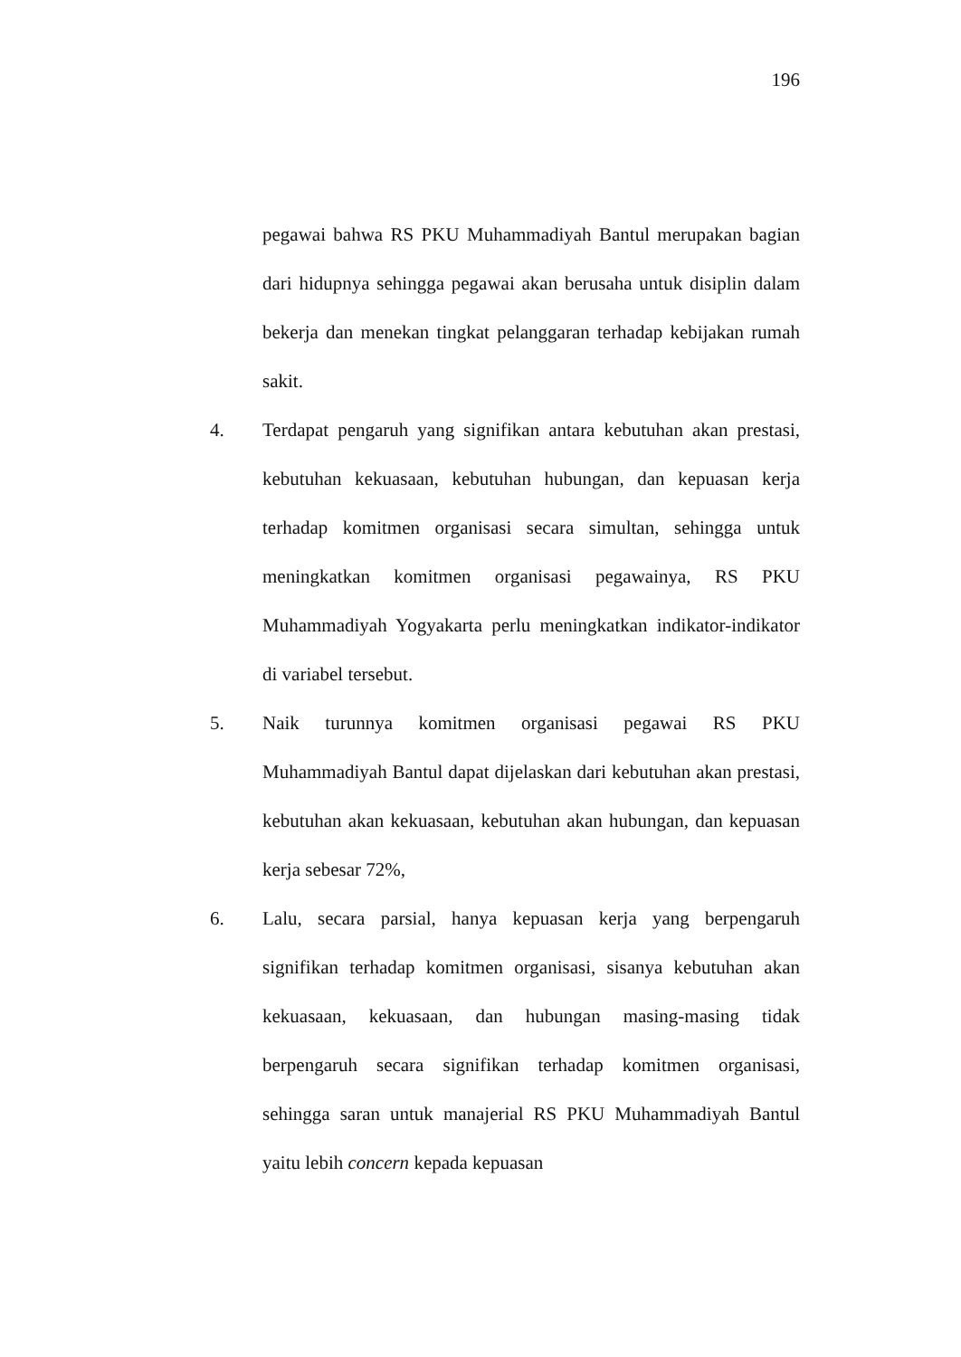196
pegawai bahwa RS PKU Muhammadiyah Bantul merupakan bagian dari hidupnya sehingga pegawai akan berusaha untuk disiplin dalam bekerja dan menekan tingkat pelanggaran terhadap kebijakan rumah sakit.
4. Terdapat pengaruh yang signifikan antara kebutuhan akan prestasi, kebutuhan kekuasaan, kebutuhan hubungan, dan kepuasan kerja terhadap komitmen organisasi secara simultan, sehingga untuk meningkatkan komitmen organisasi pegawainya, RS PKU Muhammadiyah Yogyakarta perlu meningkatkan indikator-indikator di variabel tersebut.
5. Naik turunnya komitmen organisasi pegawai RS PKU Muhammadiyah Bantul dapat dijelaskan dari kebutuhan akan prestasi, kebutuhan akan kekuasaan, kebutuhan akan hubungan, dan kepuasan kerja sebesar 72%,
6. Lalu, secara parsial, hanya kepuasan kerja yang berpengaruh signifikan terhadap komitmen organisasi, sisanya kebutuhan akan kekuasaan, kekuasaan, dan hubungan masing-masing tidak berpengaruh secara signifikan terhadap komitmen organisasi, sehingga saran untuk manajerial RS PKU Muhammadiyah Bantul yaitu lebih concern kepada kepuasan